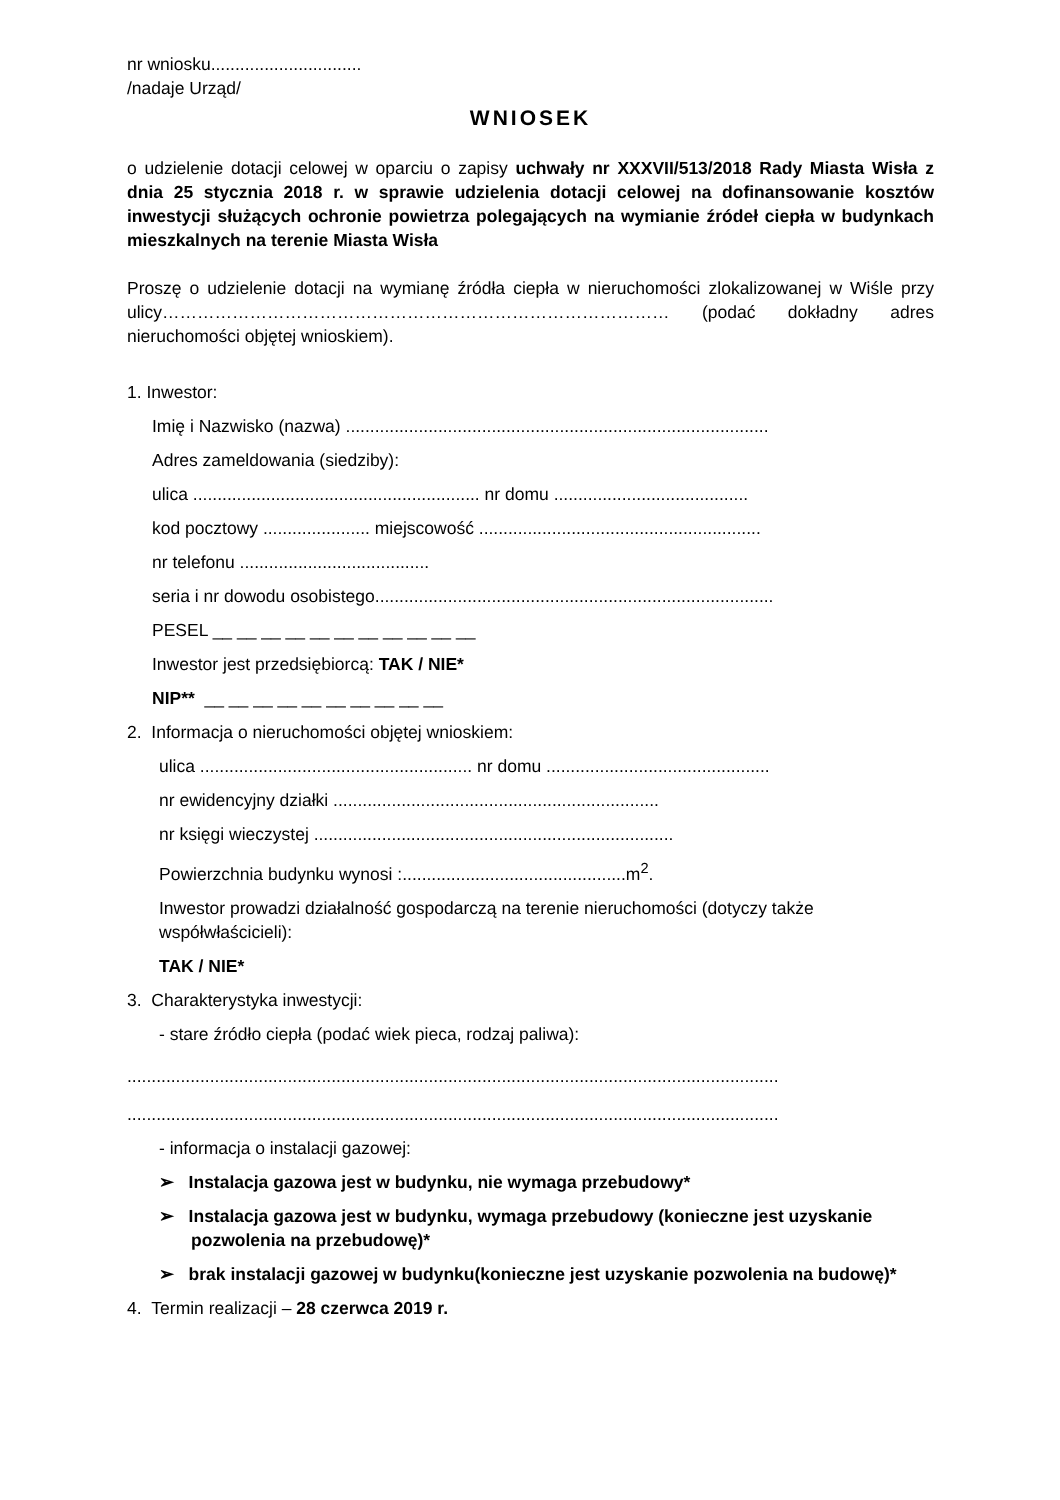nr wniosku...............................
/nadaje Urząd/
WNIOSEK
o udzielenie dotacji celowej w oparciu o zapisy uchwały nr XXXVII/513/2018 Rady Miasta Wisła z dnia 25 stycznia 2018 r. w sprawie udzielenia dotacji celowej na dofinansowanie kosztów inwestycji służących ochronie powietrza polegających na wymianie źródeł ciepła w budynkach mieszkalnych na terenie Miasta Wisła
Proszę o udzielenie dotacji na wymianę źródła ciepła w nieruchomości zlokalizowanej w Wiśle przy ulicy…………………………………………………………………………… (podać dokładny adres nieruchomości objętej wnioskiem).
1. Inwestor:
Imię i Nazwisko (nazwa) .......................................................................................
Adres zameldowania (siedziby):
ulica ........................................................... nr domu ........................................
kod pocztowy ...................... miejscowość ..........................................................
nr telefonu .......................................
seria i nr dowodu osobistego..................................................................................
PESEL __ __ __ __ __ __ __ __ __ __ __
Inwestor jest przedsiębiorcą: TAK / NIE*
NIP** __ __ __ __ __ __ __ __ __ __
2. Informacja o nieruchomości objętej wnioskiem:
ulica ........................................................ nr domu ..............................................
nr ewidencyjny działki ...................................................................
nr księgi wieczystej ..........................................................................
Powierzchnia budynku wynosi :..............................................m<sup>2</sup>.
Inwestor prowadzi działalność gospodarczą na terenie nieruchomości (dotyczy także współwłaścicieli):
TAK / NIE*
3. Charakterystyka inwestycji:
- stare źródło ciepła (podać wiek pieca, rodzaj paliwa):
......................................................................................................................................
......................................................................................................................................
- informacja o instalacji gazowej:
➢ Instalacja gazowa jest w budynku, nie wymaga przebudowy*
➢ Instalacja gazowa jest w budynku, wymaga przebudowy (konieczne jest uzyskanie pozwolenia na przebudowę)*
➢ brak instalacji gazowej w budynku(konieczne jest uzyskanie pozwolenia na budowę)*
4. Termin realizacji – 28 czerwca 2019 r.